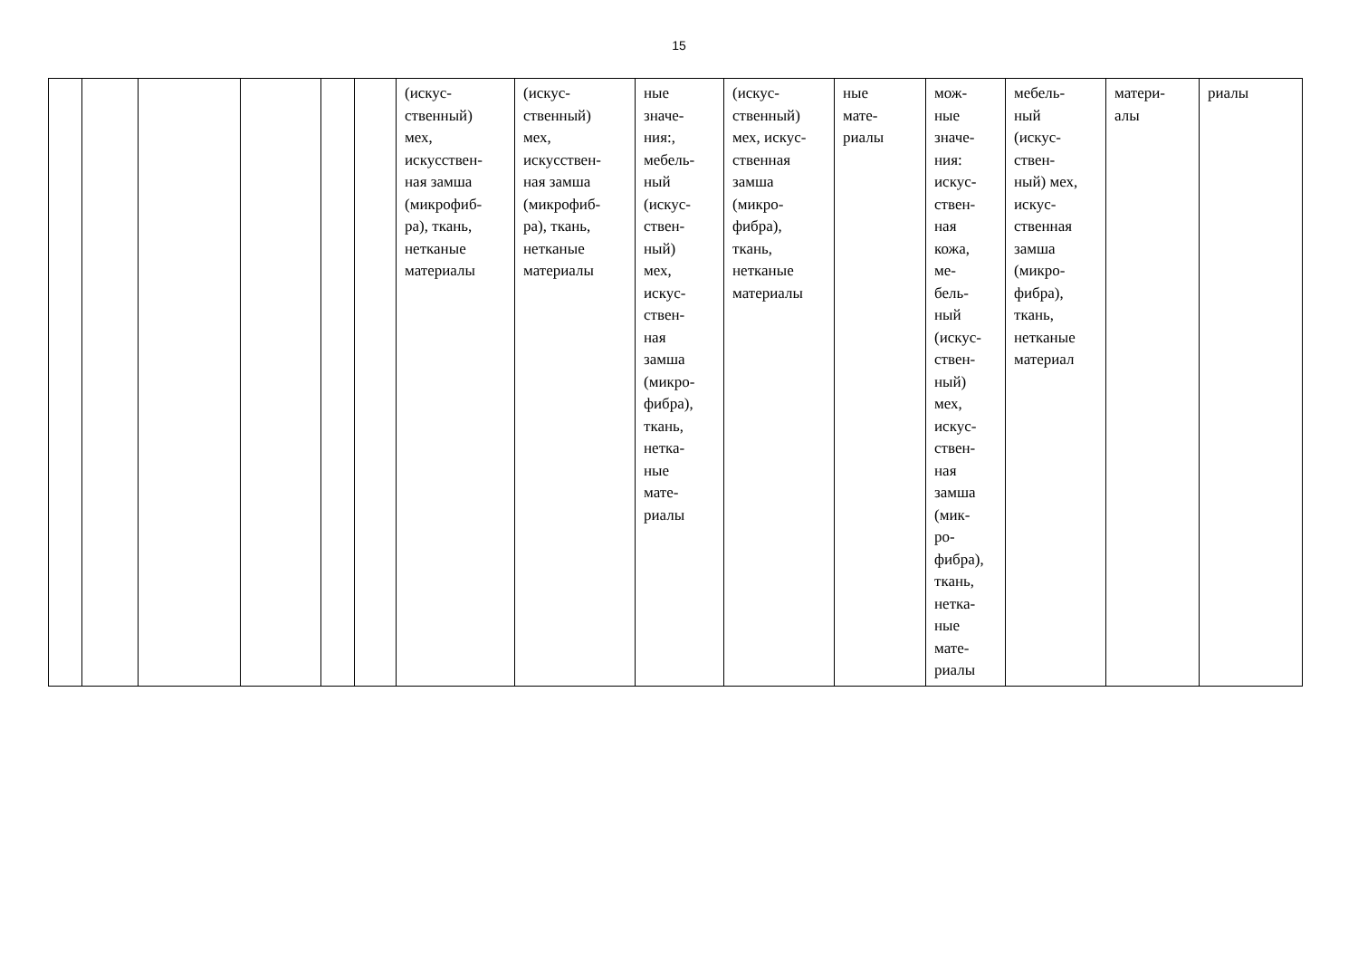15
| | | | | | | (искус- ственный) мех, искусствен- ная замша (микрофиб- ра), ткань, нетканые материалы | (искус- ственный) мех, искусствен- ная замша (микрофиб- ра), ткань, нетканые материалы | ные значе- ния:, мебель- ный (искус- ствен- ный) мех, искус- ствен- ная замша (микро- фибра), ткань, нетка- ные мате- риалы | (искус- ственный) мех, искус- ственная замша (микро- фибра), ткань, нетканые материалы | ные мате- риалы | мож- ные значе- ния: искус- ствен- ная кожа, ме- бель- ный (искус- ствен- ный) мех, искус- ствен- ная замша (мик- ро- фибра), ткань, нетка- ные мате- риалы | мебель- ный (искус- ствен- ный) мех, искус- ственная замша (микро- фибра), ткань, нетканые материал | матери- алы | риалы |